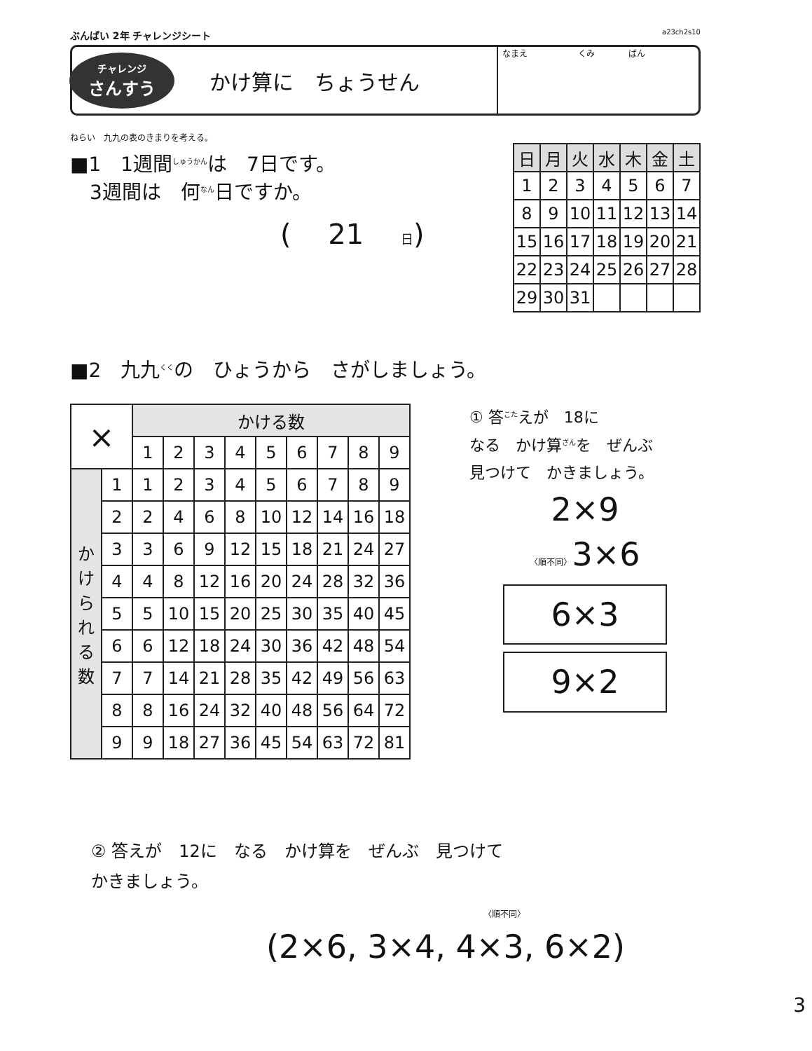ぶんぱい 2年 チャレンジシート a23ch2s10
チャレンジ
さんすう
かけ算に　ちょうせん
なまえ　　　　　　くみ　　　　ばん
ねらい　九九の表のきまりを考える。
■1　1週間<sup>しゅうかん</sup>は　7日です。
　3週間は　何<sup>なん</sup>日ですか。
(　 21 　日)
| 日 | 月 | 火 | 水 | 木 | 金 | 土 |
| --- | --- | --- | --- | --- | --- | --- |
| 1 | 2 | 3 | 4 | 5 | 6 | 7 |
| 8 | 9 | 10 | 11 | 12 | 13 | 14 |
| 15 | 16 | 17 | 18 | 19 | 20 | 21 |
| 22 | 23 | 24 | 25 | 26 | 27 | 28 |
| 29 | 30 | 31 | | | | |
■2　九九<sup>くく</sup>の　ひょうから　さがしましょう。
| × | | かける数 | | | | | | | | |
| --- | --- | --- | --- | --- | --- | --- | --- | --- | --- | --- |
| | | 1 | 2 | 3 | 4 | 5 | 6 | 7 | 8 | 9 |
| か け ら れ る 数 | 1 | 1 | 2 | 3 | 4 | 5 | 6 | 7 | 8 | 9 |
| | 2 | 2 | 4 | 6 | 8 | 10 | 12 | 14 | 16 | 18 |
| | 3 | 3 | 6 | 9 | 12 | 15 | 18 | 21 | 24 | 27 |
| | 4 | 4 | 8 | 12 | 16 | 20 | 24 | 28 | 32 | 36 |
| | 5 | 5 | 10 | 15 | 20 | 25 | 30 | 35 | 40 | 45 |
| | 6 | 6 | 12 | 18 | 24 | 30 | 36 | 42 | 48 | 54 |
| | 7 | 7 | 14 | 21 | 28 | 35 | 42 | 49 | 56 | 63 |
| | 8 | 8 | 16 | 24 | 32 | 40 | 48 | 56 | 64 | 72 |
| | 9 | 9 | 18 | 27 | 36 | 45 | 54 | 63 | 72 | 81 |
① 答<sup>こた</sup>えが　18に
なる　かけ算<sup>ざん</sup>を　ぜんぶ
見つけて　かきましょう。
2×9
〈順不同〉3×6
6×3
9×2
② 答えが　12に　なる　かけ算を　ぜんぶ　見つけて
かきましょう。
〈順不同〉
(2×6, 3×4, 4×3, 6×2)
3